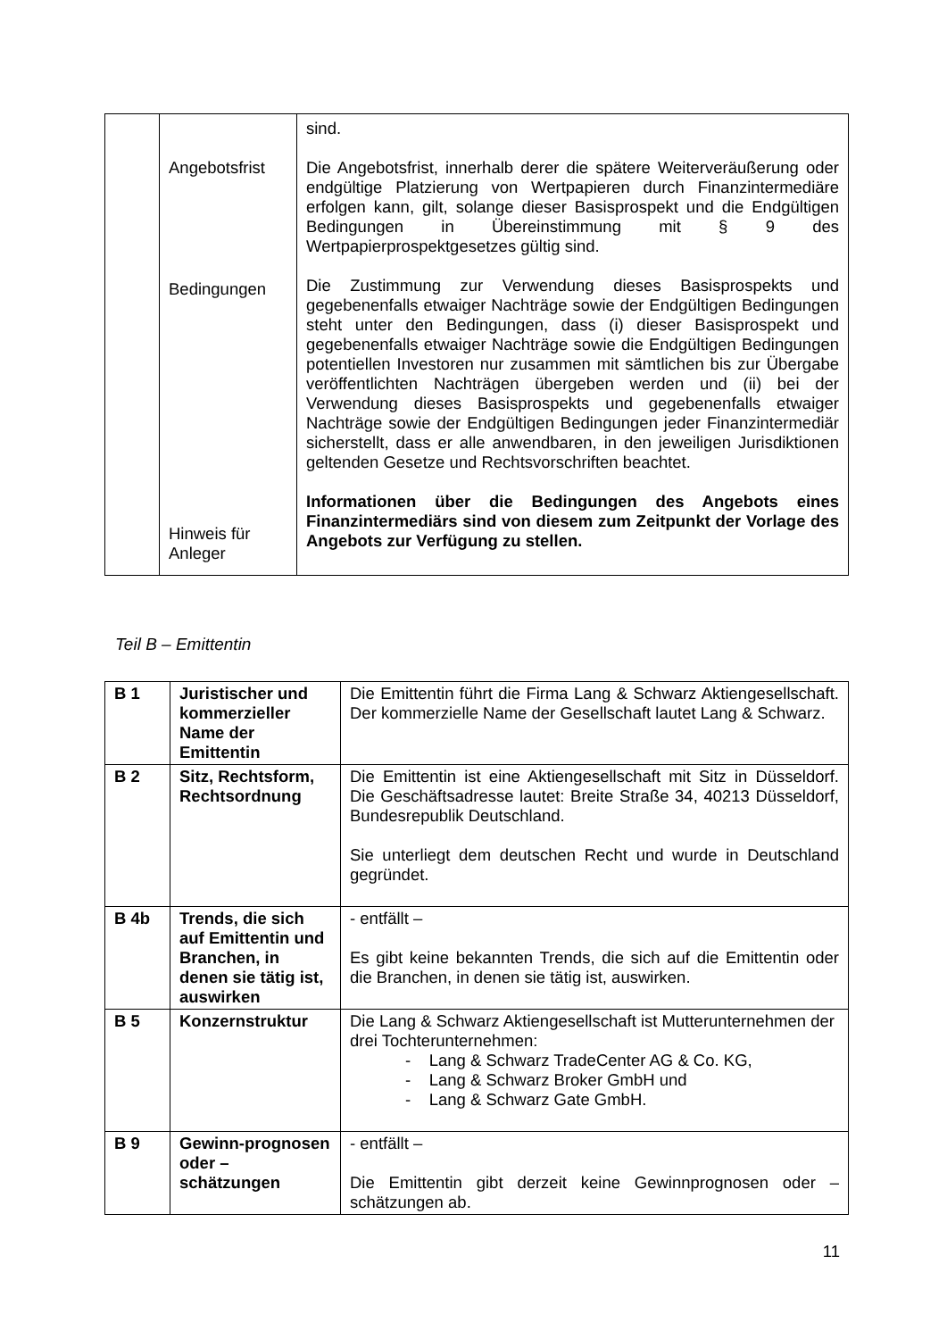| | Angebotsfrist Bedingungen Hinweis für Anleger | sind. Die Angebotsfrist, innerhalb derer die spätere Weiterveräußerung oder endgültige Platzierung von Wertpapieren durch Finanzintermediäre erfolgen kann, gilt, solange dieser Basisprospekt und die Endgültigen Bedingungen in Übereinstimmung mit § 9 des Wertpapierprospektgesetzes gültig sind. Die Zustimmung zur Verwendung dieses Basisprospekts und gegebenenfalls etwaiger Nachträge sowie der Endgültigen Bedingungen steht unter den Bedingungen, dass (i) dieser Basisprospekt und gegebenenfalls etwaiger Nachträge sowie die Endgültigen Bedingungen potentiellen Investoren nur zusammen mit sämtlichen bis zur Übergabe veröffentlichten Nachträgen übergeben werden und (ii) bei der Verwendung dieses Basisprospekts und gegebenenfalls etwaiger Nachträge sowie der Endgültigen Bedingungen jeder Finanzintermediär sicherstellt, dass er alle anwendbaren, in den jeweiligen Jurisdiktionen geltenden Gesetze und Rechtsvorschriften beachtet. Informationen über die Bedingungen des Angebots eines Finanzintermediärs sind von diesem zum Zeitpunkt der Vorlage des Angebots zur Verfügung zu stellen. |
Teil B – Emittentin
| B 1 | Juristischer und kommerzieller Name der Emittentin | Die Emittentin führt die Firma Lang & Schwarz Aktiengesellschaft. Der kommerzielle Name der Gesellschaft lautet Lang & Schwarz. |
| B 2 | Sitz, Rechtsform, Rechtsordnung | Die Emittentin ist eine Aktiengesellschaft mit Sitz in Düsseldorf. Die Geschäftsadresse lautet: Breite Straße 34, 40213 Düsseldorf, Bundesrepublik Deutschland. Sie unterliegt dem deutschen Recht und wurde in Deutschland gegründet. |
| B 4b | Trends, die sich auf Emittentin und Branchen, in denen sie tätig ist, auswirken | - entfällt – Es gibt keine bekannten Trends, die sich auf die Emittentin oder die Branchen, in denen sie tätig ist, auswirken. |
| B 5 | Konzernstruktur | Die Lang & Schwarz Aktiengesellschaft ist Mutterunternehmen der drei Tochterunternehmen: - Lang & Schwarz TradeCenter AG & Co. KG, - Lang & Schwarz Broker GmbH und - Lang & Schwarz Gate GmbH. |
| B 9 | Gewinn-prognosen oder – schätzungen | - entfällt – Die Emittentin gibt derzeit keine Gewinnprognosen oder – schätzungen ab. |
11